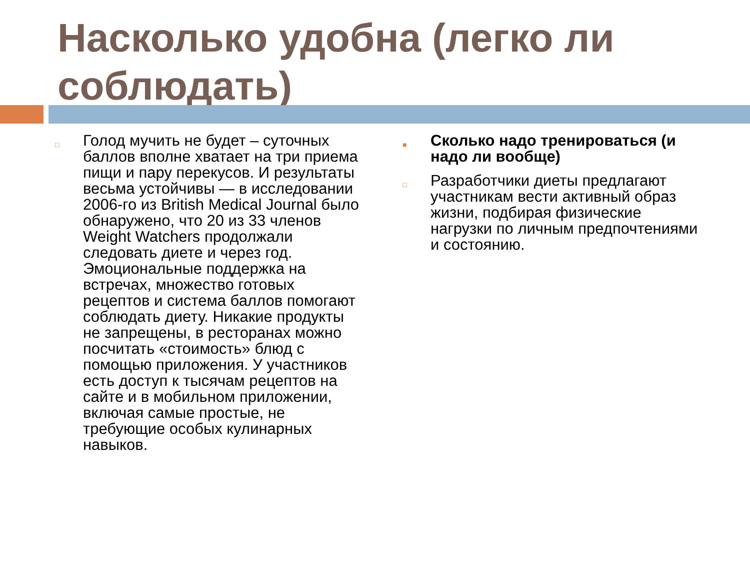Насколько удобна (легко ли соблюдать)
□ Голод мучить не будет – суточных баллов вполне хватает на три приема пищи и пару перекусов. И результаты весьма устойчивы — в исследовании 2006-го из British Medical Journal было обнаружено, что 20 из 33 членов Weight Watchers продолжали следовать диете и через год. Эмоциональные поддержка на встречах, множество готовых рецептов и система баллов помогают соблюдать диету. Никакие продукты не запрещены, в ресторанах можно посчитать «стоимость» блюд с помощью приложения. У участников есть доступ к тысячам рецептов на сайте и в мобильном приложении, включая самые простые, не требующие особых кулинарных навыков.
■ Сколько надо тренироваться (и надо ли вообще)
□ Разработчики диеты предлагают участникам вести активный образ жизни, подбирая физические нагрузки по личным предпочтениями и состоянию.